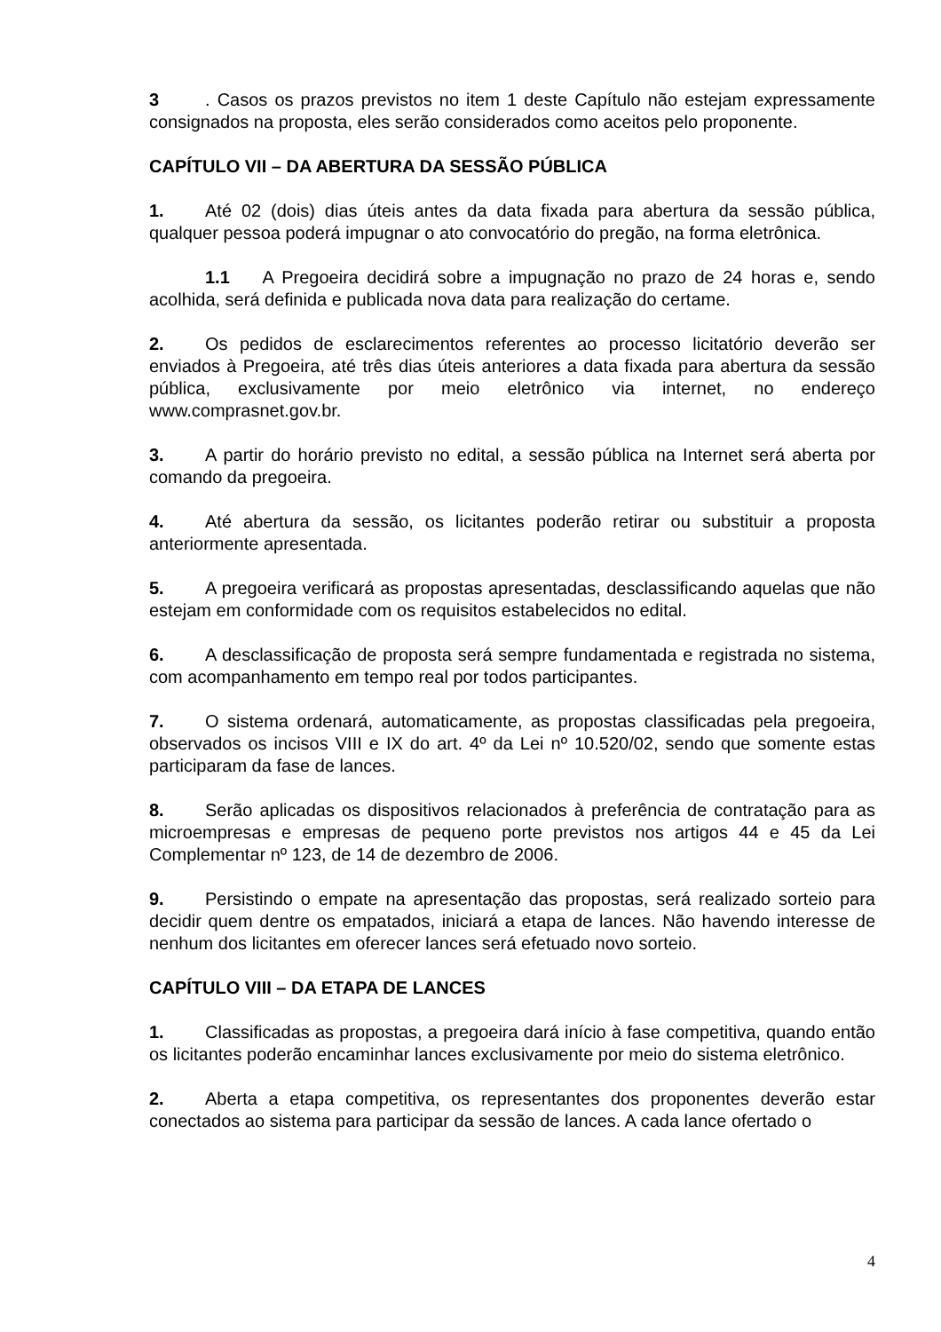3. Casos os prazos previstos no item 1 deste Capítulo não estejam expressamente consignados na proposta, eles serão considerados como aceitos pelo proponente.
CAPÍTULO VII – DA ABERTURA DA SESSÃO PÚBLICA
1. Até 02 (dois) dias úteis antes da data fixada para abertura da sessão pública, qualquer pessoa poderá impugnar o ato convocatório do pregão, na forma eletrônica.
1.1 A Pregoeira decidirá sobre a impugnação no prazo de 24 horas e, sendo acolhida, será definida e publicada nova data para realização do certame.
2. Os pedidos de esclarecimentos referentes ao processo licitatório deverão ser enviados à Pregoeira, até três dias úteis anteriores a data fixada para abertura da sessão pública, exclusivamente por meio eletrônico via internet, no endereço www.comprasnet.gov.br.
3. A partir do horário previsto no edital, a sessão pública na Internet será aberta por comando da pregoeira.
4. Até abertura da sessão, os licitantes poderão retirar ou substituir a proposta anteriormente apresentada.
5. A pregoeira verificará as propostas apresentadas, desclassificando aquelas que não estejam em conformidade com os requisitos estabelecidos no edital.
6. A desclassificação de proposta será sempre fundamentada e registrada no sistema, com acompanhamento em tempo real por todos participantes.
7. O sistema ordenará, automaticamente, as propostas classificadas pela pregoeira, observados os incisos VIII e IX do art. 4º da Lei nº 10.520/02, sendo que somente estas participaram da fase de lances.
8. Serão aplicadas os dispositivos relacionados à preferência de contratação para as microempresas e empresas de pequeno porte previstos nos artigos 44 e 45 da Lei Complementar nº 123, de 14 de dezembro de 2006.
9. Persistindo o empate na apresentação das propostas, será realizado sorteio para decidir quem dentre os empatados, iniciará a etapa de lances. Não havendo interesse de nenhum dos licitantes em oferecer lances será efetuado novo sorteio.
CAPÍTULO VIII – DA ETAPA DE LANCES
1. Classificadas as propostas, a pregoeira dará início à fase competitiva, quando então os licitantes poderão encaminhar lances exclusivamente por meio do sistema eletrônico.
2. Aberta a etapa competitiva, os representantes dos proponentes deverão estar conectados ao sistema para participar da sessão de lances. A cada lance ofertado o
4